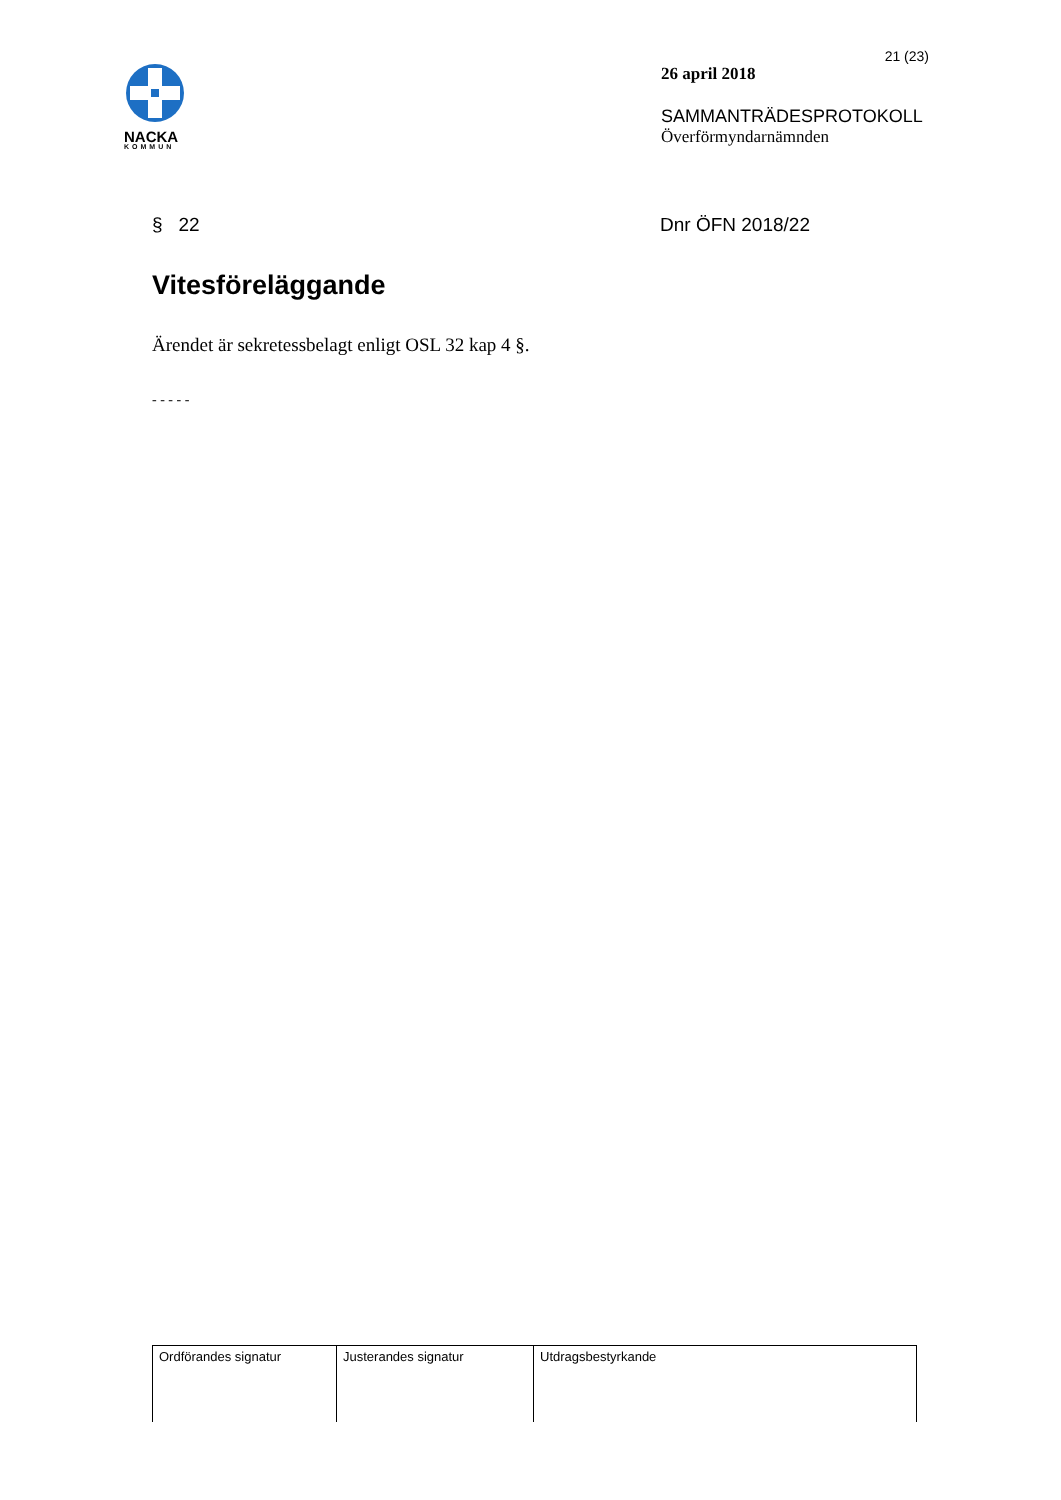NACKA
KOMMUN
21 (23)
26 april 2018
SAMMANTRÄDESPROTOKOLL
Överförmyndarnämnden
§ 22 Dnr ÖFN 2018/22
Vitesföreläggande
Ärendet är sekretessbelagt enligt OSL 32 kap 4 §.
- - - - -
| Ordförandes signatur | Justerandes signatur | Utdragsbestyrkande |